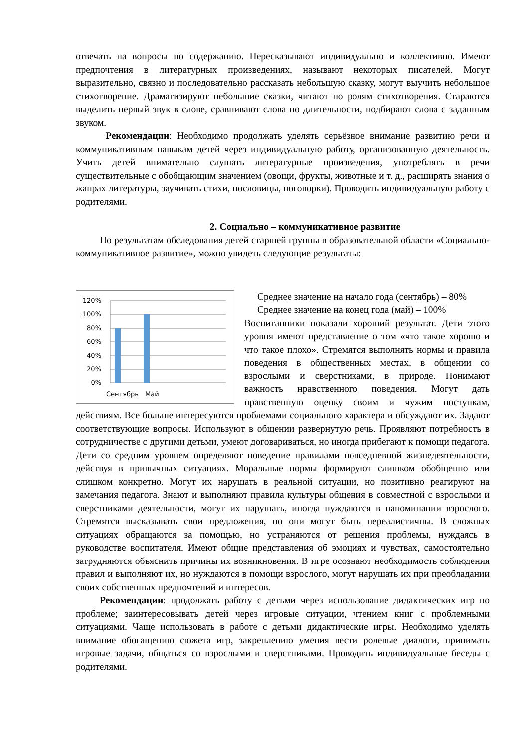отвечать на вопросы по содержанию. Пересказывают индивидуально и коллективно. Имеют предпочтения в литературных произведениях, называют некоторых писателей. Могут выразительно, связно и последовательно рассказать небольшую сказку, могут выучить небольшое стихотворение. Драматизируют небольшие сказки, читают по ролям стихотворения. Стараются выделить первый звук в слове, сравнивают слова по длительности, подбирают слова с заданным звуком.
Рекомендации: Необходимо продолжать уделять серьёзное внимание развитию речи и коммуникативным навыкам детей через индивидуальную работу, организованную деятельность. Учить детей внимательно слушать литературные произведения, употреблять в речи существительные с обобщающим значением (овощи, фрукты, животные и т. д., расширять знания о жанрах литературы, заучивать стихи, пословицы, поговорки). Проводить индивидуальную работу с родителями.
2. Социально – коммуникативное развитие
По результатам обследования детей старшей группы в образовательной области «Социально-коммуникативное развитие», можно увидеть следующие результаты:
120%
100%
80%
60%
40%
20%
0%
Сентябрь
Май
Среднее значение на начало года (сентябрь) – 80%
Среднее значение на конец года (май) – 100%
Воспитанники показали хороший результат. Дети этого уровня имеют представление о том «что такое хорошо и что такое плохо». Стремятся выполнять нормы и правила поведения в общественных местах, в общении со взрослыми и сверстниками, в природе. Понимают важность нравственного поведения. Могут дать нравственную оценку своим и чужим поступкам, действиям. Все больше интересуются проблемами социального характера и обсуждают их. Задают соответствующие вопросы. Используют в общении развернутую речь. Проявляют потребность в сотрудничестве с другими детьми, умеют договариваться, но иногда прибегают к помощи педагога. Дети со средним уровнем определяют поведение правилами повседневной жизнедеятельности, действуя в привычных ситуациях. Моральные нормы формируют слишком обобщенно или слишком конкретно. Могут их нарушать в реальной ситуации, но позитивно реагируют на замечания педагога. Знают и выполняют правила культуры общения в совместной с взрослыми и сверстниками деятельности, могут их нарушать, иногда нуждаются в напоминании взрослого. Стремятся высказывать свои предложения, но они могут быть нереалистичны. В сложных ситуациях обращаются за помощью, но устраняются от решения проблемы, нуждаясь в руководстве воспитателя. Имеют общие представления об эмоциях и чувствах, самостоятельно затрудняются объяснить причины их возникновения. В игре осознают необходимость соблюдения правил и выполняют их, но нуждаются в помощи взрослого, могут нарушать их при преобладании своих собственных предпочтений и интересов.
Рекомендации: продолжать работу с детьми через использование дидактических игр по проблеме; заинтересовывать детей через игровые ситуации, чтением книг с проблемными ситуациями. Чаще использовать в работе с детьми дидактические игры. Необходимо уделять внимание обогащению сюжета игр, закреплению умения вести ролевые диалоги, принимать игровые задачи, общаться со взрослыми и сверстниками. Проводить индивидуальные беседы с родителями.